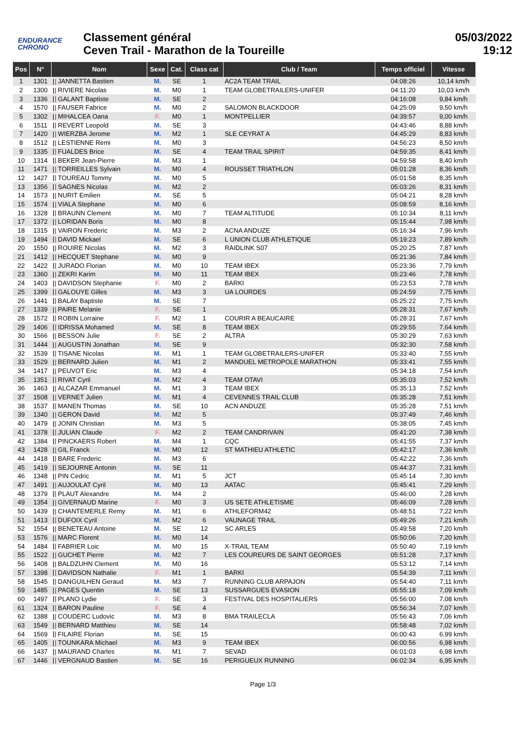ENDURANCE
CHRONO
Classement général
Ceven Trail - Marathon de la Toureille
05/03/2022
19:12
| Pos | N° | Nom | Sexe | Cat. | Class cat | Club / Team | Temps officiel | Vitesse |
| --- | --- | --- | --- | --- | --- | --- | --- | --- |
| 1 | 1301 | JANNETTA Bastien | M. | SE | 1 | AC2A TEAM TRAIL | 04:08:26 | 10,14 km/h |
| 2 | 1300 | RIVIERE Nicolas | M. | M0 | 1 | TEAM GLOBETRAILERS-UNIFER | 04:11:20 | 10,03 km/h |
| 3 | 1336 | GALANT Baptiste | M. | SE | 2 | | 04:16:08 | 9,84 km/h |
| 4 | 1570 | FAUSER Fabrice | M. | M0 | 2 | SALOMON BLACKDOOR | 04:25:09 | 9,50 km/h |
| 5 | 1302 | MIHALCEA Oana | F. | M0 | 1 | MONTPELLIER | 04:39:57 | 9,00 km/h |
| 6 | 1511 | REVERT Leopold | M. | SE | 3 | | 04:43:46 | 8,88 km/h |
| 7 | 1420 | WIERZBA Jerome | M. | M2 | 1 | SLE CEYRAT A | 04:45:29 | 8,83 km/h |
| 8 | 1512 | LESTIENNE Remi | M. | M0 | 3 | | 04:56:23 | 8,50 km/h |
| 9 | 1335 | FUALDES Brice | M. | SE | 4 | TEAM TRAIL SPIRIT | 04:59:35 | 8,41 km/h |
| 10 | 1314 | BEKER Jean-Pierre | M. | M3 | 1 | | 04:59:58 | 8,40 km/h |
| 11 | 1471 | TORREILLES Sylvain | M. | M0 | 4 | ROUSSET TRIATHLON | 05:01:28 | 8,36 km/h |
| 12 | 1427 | TOUREAU Tommy | M. | M0 | 5 | | 05:01:58 | 8,35 km/h |
| 13 | 1356 | SAGNES Nicolas | M. | M2 | 2 | | 05:03:26 | 8,31 km/h |
| 14 | 1573 | NURIT Emilien | M. | SE | 5 | | 05:04:21 | 8,28 km/h |
| 15 | 1574 | VIALA Stephane | M. | M0 | 6 | | 05:08:59 | 8,16 km/h |
| 16 | 1328 | BRAUNN Clement | M. | M0 | 7 | TEAM ALTITUDE | 05:10:34 | 8,11 km/h |
| 17 | 1372 | LORIDAN Boris | M. | M0 | 8 | | 05:15:44 | 7,98 km/h |
| 18 | 1315 | VAIRON Frederic | M. | M3 | 2 | ACNA ANDUZE | 05:16:34 | 7,96 km/h |
| 19 | 1494 | DAVID Mickael | M. | SE | 6 | L UNION CLUB ATHLETIQUE | 05:19:23 | 7,89 km/h |
| 20 | 1550 | ROUIRE Nicolas | M. | M2 | 3 | RAIDLINK S07 | 05:20:25 | 7,87 km/h |
| 21 | 1412 | HECQUET Stephane | M. | M0 | 9 | | 05:21:36 | 7,84 km/h |
| 22 | 1422 | JURADO Florian | M. | M0 | 10 | TEAM IBEX | 05:23:36 | 7,79 km/h |
| 23 | 1360 | ZEKRI Karim | M. | M0 | 11 | TEAM IBEX | 05:23:46 | 7,78 km/h |
| 24 | 1403 | DAVIDSON Stephanie | F. | M0 | 2 | BARKI | 05:23:53 | 7,78 km/h |
| 25 | 1399 | GALOUYE Gilles | M. | M3 | 3 | UA LOURDES | 05:24:59 | 7,75 km/h |
| 26 | 1441 | BALAY Baptiste | M. | SE | 7 | | 05:25:22 | 7,75 km/h |
| 27 | 1339 | PAIRE Melanie | F. | SE | 1 | | 05:28:31 | 7,67 km/h |
| 28 | 1572 | ROBIN Lorraine | F. | M2 | 1 | COURIR A BEAUCAIRE | 05:28:31 | 7,67 km/h |
| 29 | 1406 | IDRISSA Mohamed | M. | SE | 8 | TEAM IBEX | 05:29:55 | 7,64 km/h |
| 30 | 1566 | BESSON Julie | F. | SE | 2 | ALTRA | 05:30:29 | 7,63 km/h |
| 31 | 1444 | AUGUSTIN Jonathan | M. | SE | 9 | | 05:32:30 | 7,58 km/h |
| 32 | 1539 | TISANE Nicolas | M. | M1 | 1 | TEAM GLOBETRAILERS-UNIFER | 05:33:40 | 7,55 km/h |
| 33 | 1529 | BERNARD Julien | M. | M1 | 2 | MANDUEL METROPOLE MARATHON | 05:33:41 | 7,55 km/h |
| 34 | 1417 | PEUVOT Eric | M. | M3 | 4 | | 05:34:18 | 7,54 km/h |
| 35 | 1351 | RIVAT Cyril | M. | M2 | 4 | TEAM OTAVI | 05:35:03 | 7,52 km/h |
| 36 | 1463 | ALCAZAR Emmanuel | M. | M1 | 3 | TEAM IBEX | 05:35:13 | 7,52 km/h |
| 37 | 1508 | VERNET Julien | M. | M1 | 4 | CEVENNES TRAIL CLUB | 05:35:28 | 7,51 km/h |
| 38 | 1537 | MANEN Thomas | M. | SE | 10 | ACN ANDUZE | 05:35:28 | 7,51 km/h |
| 39 | 1340 | GERON David | M. | M2 | 5 | | 05:37:49 | 7,46 km/h |
| 40 | 1479 | JONIN Christian | M. | M3 | 5 | | 05:38:05 | 7,45 km/h |
| 41 | 1378 | JULIAN Claude | F. | M2 | 2 | TEAM CANDRIVAIN | 05:41:20 | 7,38 km/h |
| 42 | 1384 | PINCKAERS Robert | M. | M4 | 1 | CQC | 05:41:55 | 7,37 km/h |
| 43 | 1428 | GIL Franck | M. | M0 | 12 | ST MATHIEU ATHLETIC | 05:42:17 | 7,36 km/h |
| 44 | 1418 | BARE Frederic | M. | M3 | 6 | | 05:42:22 | 7,36 km/h |
| 45 | 1419 | SEJOURNE Antonin | M. | SE | 11 | | 05:44:37 | 7,31 km/h |
| 46 | 1348 | PIN Cedric | M. | M1 | 5 | JCT | 05:45:14 | 7,30 km/h |
| 47 | 1491 | AUJOULAT Cyril | M. | M0 | 13 | AATAC | 05:45:41 | 7,29 km/h |
| 48 | 1379 | PLAUT Alexandre | M. | M4 | 2 | | 05:46:00 | 7,28 km/h |
| 49 | 1354 | GIVERNAUD Marine | F. | M0 | 3 | US SETE ATHLETISME | 05:46:09 | 7,28 km/h |
| 50 | 1439 | CHANTEMERLE Remy | M. | M1 | 6 | ATHLEFORM42 | 05:48:51 | 7,22 km/h |
| 51 | 1413 | DUFOIX Cyril | M. | M2 | 6 | VAUNAGE TRAIL | 05:49:26 | 7,21 km/h |
| 52 | 1554 | BENETEAU Antoine | M. | SE | 12 | SC ARLES | 05:49:58 | 7,20 km/h |
| 53 | 1576 | MARC Florent | M. | M0 | 14 | | 05:50:06 | 7,20 km/h |
| 54 | 1484 | FABRIER Loic | M. | M0 | 15 | X-TRAIL TEAM | 05:50:40 | 7,19 km/h |
| 55 | 1522 | GUCHET Pierre | M. | M2 | 7 | LES COUREURS DE SAINT GEORGES | 05:51:28 | 7,17 km/h |
| 56 | 1408 | BALDZUHN Clement | M. | M0 | 16 | | 05:53:12 | 7,14 km/h |
| 57 | 1398 | DAVIDSON Nathalie | F. | M1 | 1 | BARKI | 05:54:39 | 7,11 km/h |
| 58 | 1545 | DANGUILHEN Geraud | M. | M3 | 7 | RUNNING CLUB ARPAJON | 05:54:40 | 7,11 km/h |
| 59 | 1485 | PAGES Quentin | M. | SE | 13 | SUSSARGUES EVASION | 05:55:18 | 7,09 km/h |
| 60 | 1497 | PLANO Lydie | F. | SE | 3 | FESTIVAL DES HOSPITALIERS | 05:56:00 | 7,08 km/h |
| 61 | 1324 | BARON Pauline | F. | SE | 4 | | 05:56:34 | 7,07 km/h |
| 62 | 1388 | COUDERC Ludovic | M. | M3 | 8 | BMA TRAILECLA | 05:56:43 | 7,06 km/h |
| 63 | 1549 | BERNARD Matthieu | M. | SE | 14 | | 05:58:48 | 7,02 km/h |
| 64 | 1569 | FILAIRE Florian | M. | SE | 15 | | 06:00:43 | 6,99 km/h |
| 65 | 1405 | TOUNKARA Michael | M. | M3 | 9 | TEAM IBEX | 06:00:56 | 6,98 km/h |
| 66 | 1437 | MAURAND Charles | M. | M1 | 7 | SEVAD | 06:01:03 | 6,98 km/h |
| 67 | 1446 | VERGNAUD Bastien | M. | SE | 16 | PERIGUEUX RUNNING | 06:02:34 | 6,95 km/h |
Page 1/3